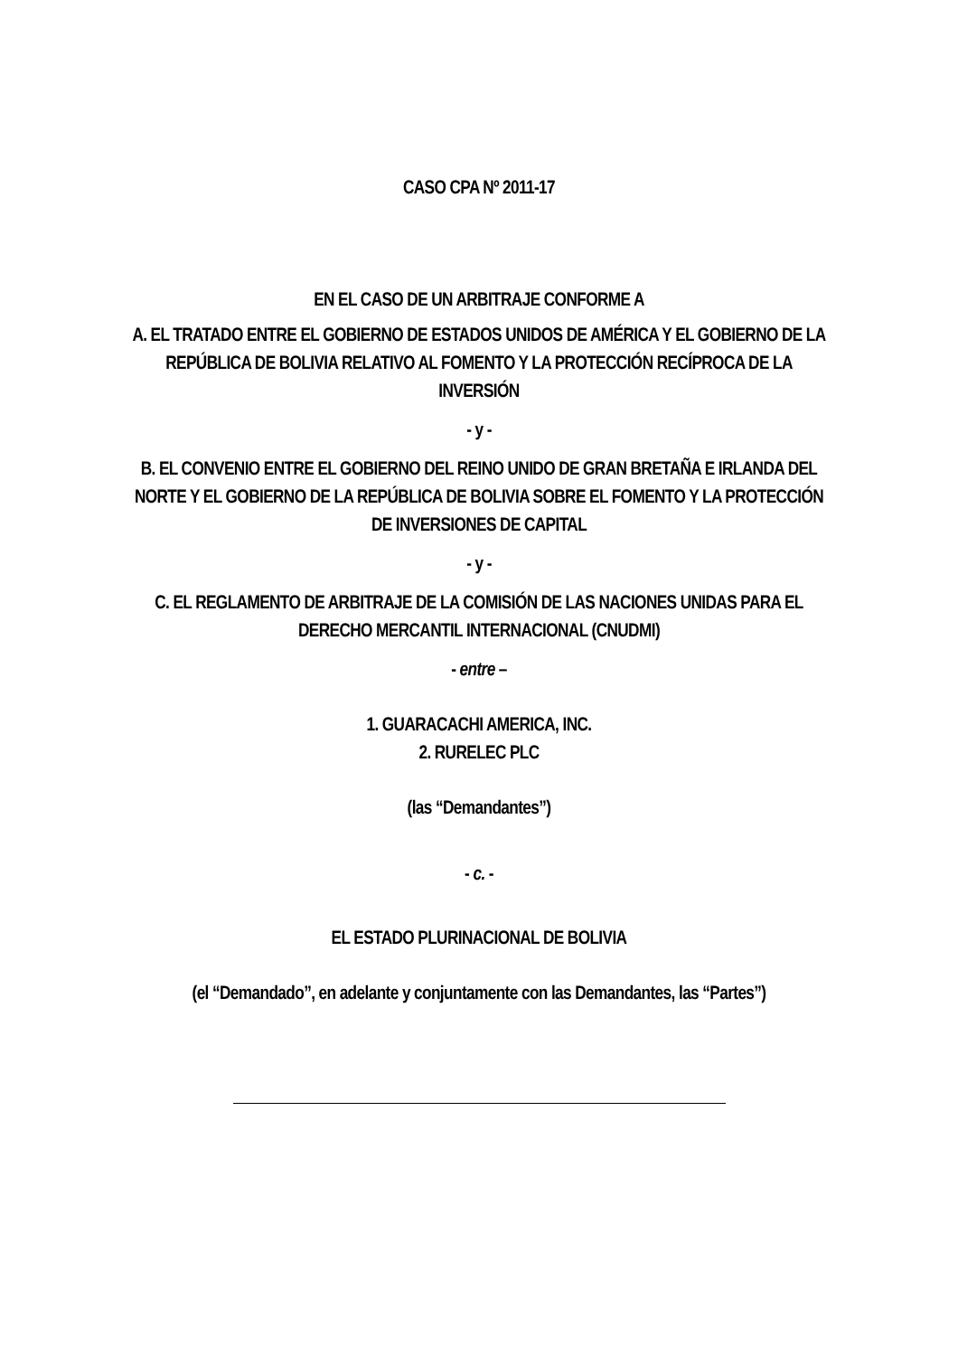CASO CPA Nº 2011-17
EN EL CASO DE UN ARBITRAJE CONFORME A
A. EL TRATADO ENTRE EL GOBIERNO DE ESTADOS UNIDOS DE AMÉRICA Y EL GOBIERNO DE LA REPÚBLICA DE BOLIVIA RELATIVO AL FOMENTO Y LA PROTECCIÓN RECÍPROCA DE LA INVERSIÓN
- y -
B. EL CONVENIO ENTRE EL GOBIERNO DEL REINO UNIDO DE GRAN BRETAÑA E IRLANDA DEL NORTE Y EL GOBIERNO DE LA REPÚBLICA DE BOLIVIA SOBRE EL FOMENTO Y LA PROTECCIÓN DE INVERSIONES DE CAPITAL
- y -
C. EL REGLAMENTO DE ARBITRAJE DE LA COMISIÓN DE LAS NACIONES UNIDAS PARA EL DERECHO MERCANTIL INTERNACIONAL (CNUDMI)
- entre –
1. GUARACACHI AMERICA, INC.
2. RURELEC PLC
(las “Demandantes”)
- c. -
EL ESTADO PLURINACIONAL DE BOLIVIA
(el “Demandado”, en adelante y conjuntamente con las Demandantes, las “Partes”)